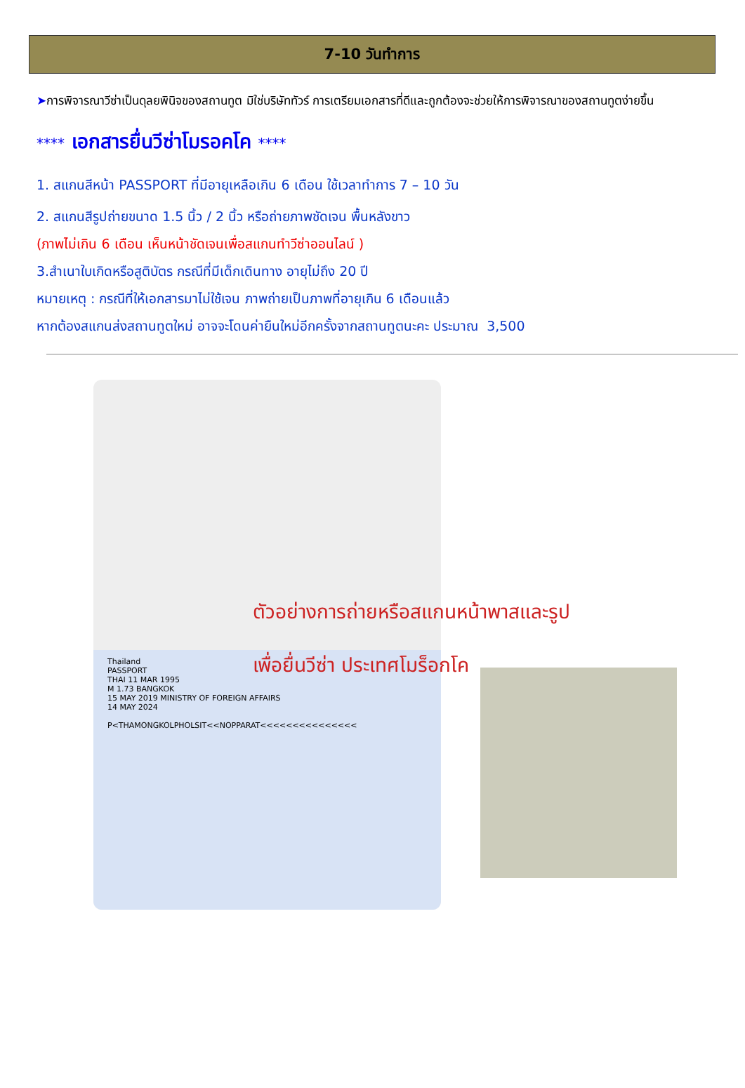7-10 วันทำการ
➤การพิจารณาวีซ่าเป็นดุลยพินิจของสถานทูต มิใช่บริษัททัวร์ การเตรียมเอกสารที่ดีและถูกต้องจะช่วยให้การพิจารณาของสถานทูตง่ายขึ้น
**** เอกสารยื่นวีซ่าโมรอคโค ****
1. สแกนสีหน้า PASSPORT ที่มีอายุเหลือเกิน 6 เดือน ใช้เวลาทำการ 7 – 10 วัน
2. สแกนสีรูปถ่ายขนาด 1.5 นิ้ว / 2 นิ้ว หรือถ่ายภาพชัดเจน พื้นหลังขาว
(ภาพไม่เกิน 6 เดือน เห็นหน้าชัดเจนเพื่อสแกนทำวีซ่าออนไลน์ )
3.สำเนาใบเกิดหรือสูติบัตร กรณีที่มีเด็กเดินทาง อายุไม่ถึง 20 ปี
หมายเหตุ : กรณีที่ให้เอกสารมาไม่ใช้เจน ภาพถ่ายเป็นภาพที่อายุเกิน 6 เดือนแล้ว
หากต้องสแกนส่งสถานทูตใหม่ อาจจะโดนค่ายืนใหม่อีกครั้งจากสถานทูตนะคะ ประมาณ 3,500
Thailand
PASSPORT
THAI 11 MAR 1995
M 1.73 BANGKOK
15 MAY 2019 MINISTRY OF FOREIGN AFFAIRS
14 MAY 2024
P<THAMONGKOLPHOLSIT<<NOPPARAT<<<<<<<<<<<<<<<
ตัวอย่างการถ่ายหรือสแกนหน้าพาสและรูป
เพื่อยื่นวีซ่า ประเทศโมร็อกโค